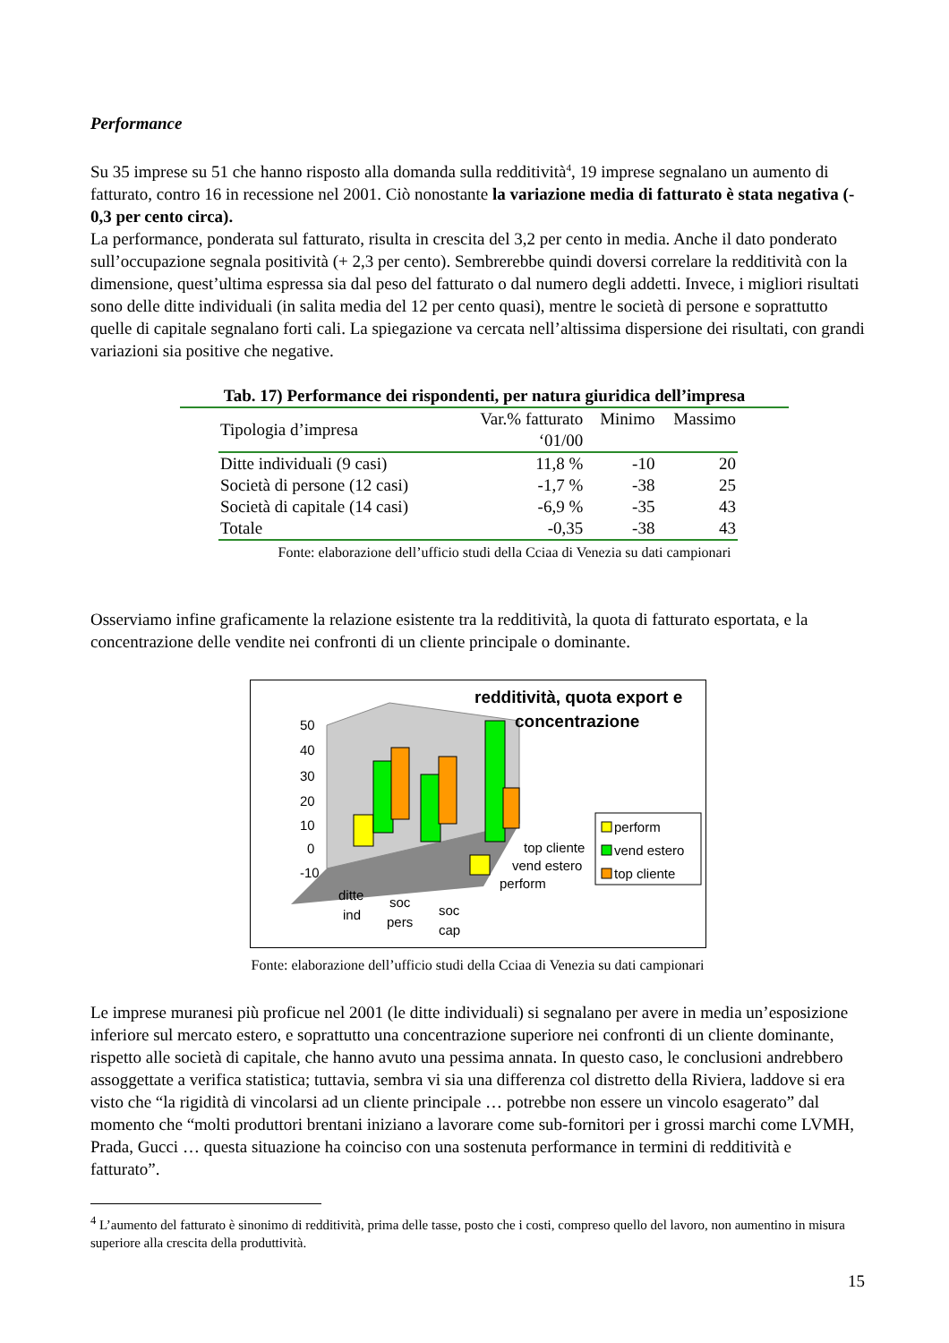Performance
Su 35 imprese su 51 che hanno risposto alla domanda sulla redditività<sup>4</sup>, 19 imprese segnalano un aumento di fatturato, contro 16 in recessione nel 2001. Ciò nonostante la variazione media di fatturato è stata negativa (- 0,3 per cento circa).
La performance, ponderata sul fatturato, risulta in crescita del 3,2 per cento in media. Anche il dato ponderato sull’occupazione segnala positività (+ 2,3 per cento). Sembrerebbe quindi doversi correlare la redditività con la dimensione, quest’ultima espressa sia dal peso del fatturato o dal numero degli addetti. Invece, i migliori risultati sono delle ditte individuali (in salita media del 12 per cento quasi), mentre le società di persone e soprattutto quelle di capitale segnalano forti cali. La spiegazione va cercata nell’altissima dispersione dei risultati, con grandi variazioni sia positive che negative.
Tab. 17) Performance dei rispondenti, per natura giuridica dell’impresa
| Tipologia d’impresa | Var.% fatturato ‘01/00 | Minimo | Massimo |
| --- | --- | --- | --- |
| Ditte individuali (9 casi) | 11,8 % | -10 | 20 |
| Società di persone (12 casi) | -1,7 % | -38 | 25 |
| Società di capitale (14 casi) | -6,9 % | -35 | 43 |
| Totale | -0,35 | -38 | 43 |
Fonte: elaborazione dell’ufficio studi della Cciaa di Venezia su dati campionari
Osserviamo infine graficamente la relazione esistente tra la redditività, la quota di fatturato esportata, e la concentrazione delle vendite nei confronti di un cliente principale o dominante.
redditività, quota export e
concentrazione
50
40
30
20
10
0
-10
ditte
ind
soc
pers
soc
cap
top cliente
vend estero
perform
perform
vend estero
top cliente
Fonte: elaborazione dell’ufficio studi della Cciaa di Venezia su dati campionari
Le imprese muranesi più proficue nel 2001 (le ditte individuali) si segnalano per avere in media un’esposizione inferiore sul mercato estero, e soprattutto una concentrazione superiore nei confronti di un cliente dominante, rispetto alle società di capitale, che hanno avuto una pessima annata. In questo caso, le conclusioni andrebbero assoggettate a verifica statistica; tuttavia, sembra vi sia una differenza col distretto della Riviera, laddove si era visto che “la rigidità di vincolarsi ad un cliente principale … potrebbe non essere un vincolo esagerato” dal momento che “molti produttori brentani iniziano a lavorare come sub-fornitori per i grossi marchi come LVMH, Prada, Gucci … questa situazione ha coinciso con una sostenuta performance in termini di redditività e fatturato”.
<sup>4</sup> L’aumento del fatturato è sinonimo di redditività, prima delle tasse, posto che i costi, compreso quello del lavoro, non aumentino in misura superiore alla crescita della produttività.
15